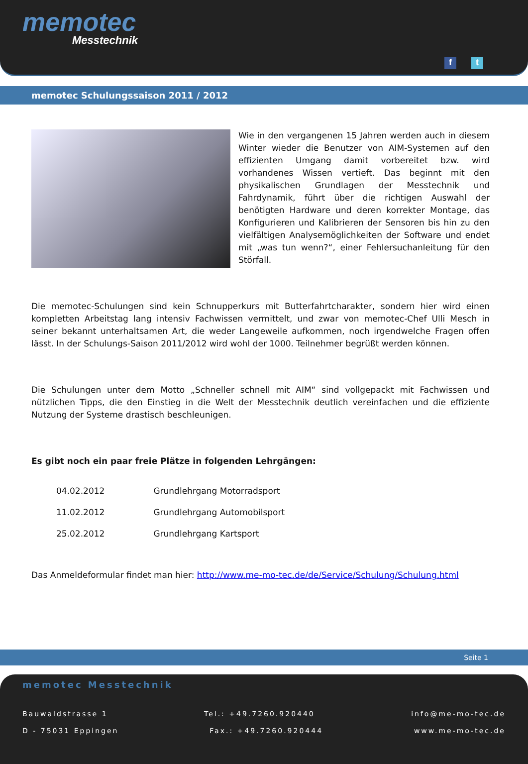memotec
Messtechnik
f t
memotec Schulungssaison 2011 / 2012
Wie in den vergangenen 15 Jahren werden auch in diesem Winter wieder die Benutzer von AIM-Systemen auf den effizienten Umgang damit vorbereitet bzw. wird vorhandenes Wissen vertieft. Das beginnt mit den physikalischen Grundlagen der Messtechnik und Fahrdynamik, führt über die richtigen Auswahl der benötigten Hardware und deren korrekter Montage, das Konfigurieren und Kalibrieren der Sensoren bis hin zu den vielfältigen Analysemöglichkeiten der Software und endet mit „was tun wenn?“, einer Fehlersuchanleitung für den Störfall.
Die memotec-Schulungen sind kein Schnupperkurs mit Butterfahrtcharakter, sondern hier wird einen kompletten Arbeitstag lang intensiv Fachwissen vermittelt, und zwar von memotec-Chef Ulli Mesch in seiner bekannt unterhaltsamen Art, die weder Langeweile aufkommen, noch irgendwelche Fragen offen lässt. In der Schulungs-Saison 2011/2012 wird wohl der 1000. Teilnehmer begrüßt werden können.
Die Schulungen unter dem Motto „Schneller schnell mit AIM“ sind vollgepackt mit Fachwissen und nützlichen Tipps, die den Einstieg in die Welt der Messtechnik deutlich vereinfachen und die effiziente Nutzung der Systeme drastisch beschleunigen.
Es gibt noch ein paar freie Plätze in folgenden Lehrgängen:
04.02.2012 Grundlehrgang Motorradsport
11.02.2012 Grundlehrgang Automobilsport
25.02.2012 Grundlehrgang Kartsport
Das Anmeldeformular findet man hier: http://www.me-mo-tec.de/de/Service/Schulung/Schulung.html
Seite 1
memotec Messtechnik
Bauwaldstrasse 1 Tel.: +49.7260.920440 info@me-mo-tec.de
D - 75031 Eppingen Fax.: +49.7260.920444 www.me-mo-tec.de